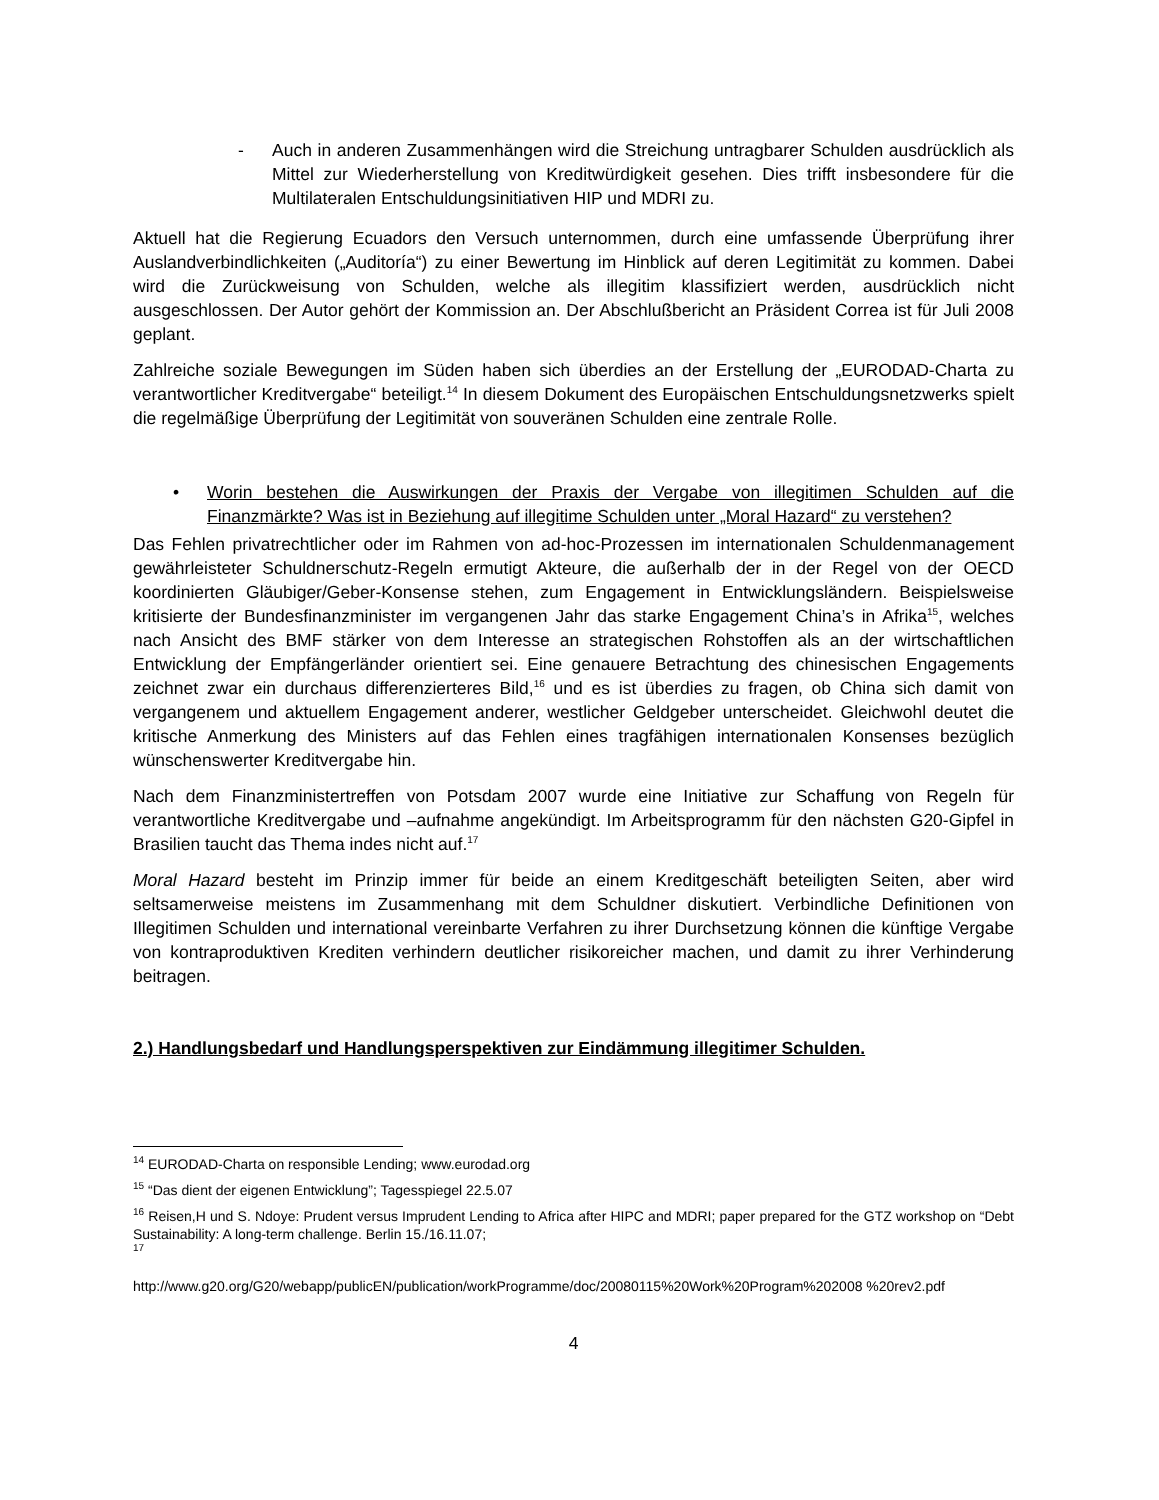- Auch in anderen Zusammenhängen wird die Streichung untragbarer Schulden ausdrücklich als Mittel zur Wiederherstellung von Kreditwürdigkeit gesehen. Dies trifft insbesondere für die Multilateralen Entschuldungsinitiativen HIP und MDRI zu.
Aktuell hat die Regierung Ecuadors den Versuch unternommen, durch eine umfassende Überprüfung ihrer Auslandverbindlichkeiten („Auditoría“) zu einer Bewertung im Hinblick auf deren Legitimität zu kommen. Dabei wird die Zurückweisung von Schulden, welche als illegitim klassifiziert werden, ausdrücklich nicht ausgeschlossen. Der Autor gehört der Kommission an. Der Abschlußbericht an Präsident Correa ist für Juli 2008 geplant.
Zahlreiche soziale Bewegungen im Süden haben sich überdies an der Erstellung der „EURODAD-Charta zu verantwortlicher Kreditvergabe“ beteiligt.<sup>14</sup> In diesem Dokument des Europäischen Entschuldungsnetzwerks spielt die regelmäßige Überprüfung der Legitimität von souveränen Schulden eine zentrale Rolle.
• Worin bestehen die Auswirkungen der Praxis der Vergabe von illegitimen Schulden auf die Finanzmärkte? Was ist in Beziehung auf illegitime Schulden unter „Moral Hazard“ zu verstehen?
Das Fehlen privatrechtlicher oder im Rahmen von ad-hoc-Prozessen im internationalen Schuldenmanagement gewährleisteter Schuldnerschutz-Regeln ermutigt Akteure, die außerhalb der in der Regel von der OECD koordinierten Gläubiger/Geber-Konsense stehen, zum Engagement in Entwicklungsländern. Beispielsweise kritisierte der Bundesfinanzminister im vergangenen Jahr das starke Engagement China’s in Afrika<sup>15</sup>, welches nach Ansicht des BMF stärker von dem Interesse an strategischen Rohstoffen als an der wirtschaftlichen Entwicklung der Empfängerländer orientiert sei. Eine genauere Betrachtung des chinesischen Engagements zeichnet zwar ein durchaus differenzierteres Bild,<sup>16</sup> und es ist überdies zu fragen, ob China sich damit von vergangenem und aktuellem Engagement anderer, westlicher Geldgeber unterscheidet. Gleichwohl deutet die kritische Anmerkung des Ministers auf das Fehlen eines tragfähigen internationalen Konsenses bezüglich wünschenswerter Kreditvergabe hin.
Nach dem Finanzministertreffen von Potsdam 2007 wurde eine Initiative zur Schaffung von Regeln für verantwortliche Kreditvergabe und –aufnahme angekündigt. Im Arbeitsprogramm für den nächsten G20-Gipfel in Brasilien taucht das Thema indes nicht auf.<sup>17</sup>
Moral Hazard besteht im Prinzip immer für beide an einem Kreditgeschäft beteiligten Seiten, aber wird seltsamerweise meistens im Zusammenhang mit dem Schuldner diskutiert. Verbindliche Definitionen von Illegitimen Schulden und international vereinbarte Verfahren zu ihrer Durchsetzung können die künftige Vergabe von kontraproduktiven Krediten verhindern deutlicher risikoreicher machen, und damit zu ihrer Verhinderung beitragen.
2.) Handlungsbedarf und Handlungsperspektiven zur Eindämmung illegitimer Schulden.
<sup>14</sup> EURODAD-Charta on responsible Lending; www.eurodad.org
<sup>15</sup> “Das dient der eigenen Entwicklung”; Tagesspiegel 22.5.07
<sup>16</sup> Reisen,H und S. Ndoye: Prudent versus Imprudent Lending to Africa after HIPC and MDRI; paper prepared for the GTZ workshop on “Debt Sustainability: A long-term challenge. Berlin 15./16.11.07;
<sup>17</sup>
http://www.g20.org/G20/webapp/publicEN/publication/workProgramme/doc/20080115%20Work%20Program%202008 %20rev2.pdf
4